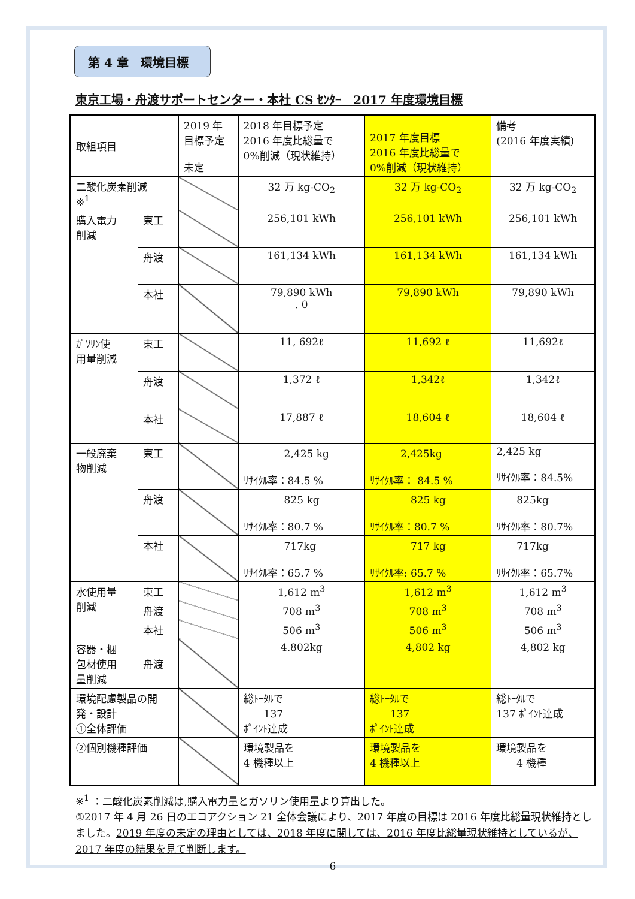第 4 章　環境目標
東京工場・舟渡サポートセンター・本社 CS ｾﾝﾀｰ　2017 年度環境目標
| 取組項目 | | 2019 年 目標予定 未定 | 2018 年目標予定 2016 年度比総量で 0%削減（現状維持） | 2017 年度目標 2016 年度比総量で 0%削減（現状維持） | 備考 (2016 年度実績) |
| 二酸化炭素削減 ※<sup>1</sup> | | | 32 万 kg-CO<sub>2</sub> | 32 万 kg-CO<sub>2</sub> | 32 万 kg-CO<sub>2</sub> |
| 購入電力 削減 | 東工 | | 256,101 kWh | 256,101 kWh | 256,101 kWh |
| | 舟渡 | | 161,134 kWh | 161,134 kWh | 161,134 kWh |
| | 本社 | | 79,890 kWh . 0 | 79,890 kWh | 79,890 kWh |
| ｶﾞｿﾘﾝ使 用量削減 | 東工 | | 11, 692ℓ | 11,692 ℓ | 11,692ℓ |
| | 舟渡 | | 1,372 ℓ | 1,342ℓ | 1,342ℓ |
| | 本社 | | 17,887 ℓ | 18,604 ℓ | 18,604 ℓ |
| 一般廃棄 物削減 | 東工 | | 2,425 kg ﾘｻｲｸﾙ率：84.5 % | 2,425kg ﾘｻｲｸﾙ率： 84.5 % | 2,425 kg ﾘｻｲｸﾙ率：84.5% |
| | 舟渡 | | 825 kg ﾘｻｲｸﾙ率：80.7 % | 825 kg ﾘｻｲｸﾙ率：80.7 % | 825kg ﾘｻｲｸﾙ率：80.7% |
| | 本社 | | 717kg ﾘｻｲｸﾙ率：65.7 % | 717 kg ﾘｻｲｸﾙ率: 65.7 % | 717kg ﾘｻｲｸﾙ率：65.7% |
| 水使用量 削減 | 東工 | | 1,612 m<sup>3</sup> | 1,612 m<sup>3</sup> | 1,612 m<sup>3</sup> |
| | 舟渡 | | 708 m<sup>3</sup> | 708 m<sup>3</sup> | 708 m<sup>3</sup> |
| | 本社 | | 506 m<sup>3</sup> | 506 m<sup>3</sup> | 506 m<sup>3</sup> |
| 容器・梱 包材使用 量削減 | 舟渡 | | 4.802kg | 4,802 kg | 4,802 kg |
| 環境配慮製品の開 発・設計 ①全体評価 | | | 総ﾄｰﾀﾙで 137 ﾎﾟｲﾝﾄ達成 | 総ﾄｰﾀﾙで 137 ﾎﾟｲﾝﾄ達成 | 総ﾄｰﾀﾙで 137 ﾎﾟｲﾝﾄ達成 |
| ②個別機種評価 | | | 環境製品を 4 機種以上 | 環境製品を 4 機種以上 | 環境製品を 4 機種 |
※<sup>1</sup> ：二酸化炭素削減は,購入電力量とガソリン使用量より算出した。
①2017 年 4 月 26 日のエコアクション 21 全体会議により、2017 年度の目標は 2016 年度比総量現状維持としました。2019 年度の未定の理由としては、2018 年度に関しては、2016 年度比総量現状維持としているが、2017 年度の結果を見て判断します。
6